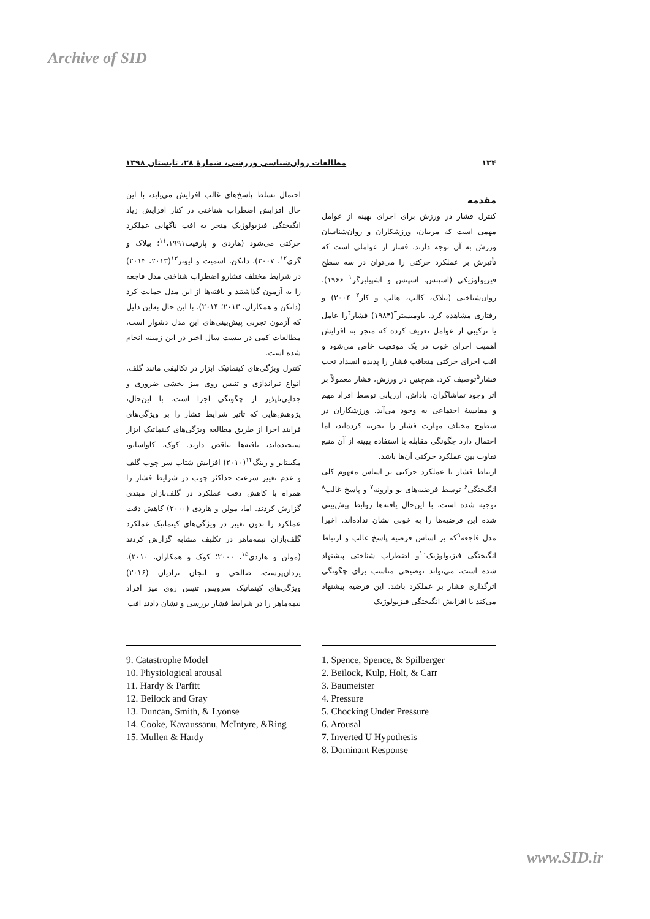Archive of SID
۱۳۴ مطالعات روان‌شناسی ورزشی، شمارۀ ۲۸، تابستان ۱۳۹۸
مقدمه
کنترل فشار در ورزش برای اجرای بهینه از عوامل مهمی است که مربیان، ورزشکاران و روان‌شناسان ورزش به آن توجه دارند. فشار از عواملی است که تأثیرش بر عملکرد حرکتی را می‌توان در سه سطح فیزیولوژیکی (اسپنس، اسپنس و اشپیلبرگر<sup>۱</sup> ۱۹۶۶)، روان‌شناختی (بیلاک، کالپ، هالپ و کار<sup>۲</sup> ۲۰۰۴) و رفتاری مشاهده کرد. باومیستر<sup>۳</sup>(۱۹۸۴) فشار<sup>۴</sup>را عامل یا ترکیبی از عوامل تعریف کرده که منجر به افزایش اهمیت اجرای خوب در یک موقعیت خاص می‌شود و افت اجرای حرکتی متعاقب فشار را پدیده انسداد تحت فشار<sup>۵</sup>توصیف کرد. هم‌چنین در ورزش، فشار معمولاً بر اثر وجود تماشاگران، پاداش، ارزیابی توسط افراد مهم و مقایسۀ اجتماعی به وجود می‌آید. ورزشکاران در سطوح مختلف مهارت فشار را تجربه کرده‌اند، اما احتمال دارد چگونگی مقابله یا استفاده بهینه از آن منبع تفاوت بین عملکرد حرکتی آن‌ها باشد.
ارتباط فشار با عملکرد حرکتی بر اساس مفهوم کلی انگیختگی<sup>۶</sup> توسط فرضیه‌های یو وارونه<sup>۷</sup> و پاسخ غالب<sup>۸</sup> توجیه شده است، با این‌حال یافته‌ها روابط پیش‌بینی شده این فرضیه‌ها را به خوبی نشان نداده‌اند. اخیرا مدل فاجعه<sup>۹</sup>که بر اساس فرضیه پاسخ غالب و ارتباط انگیختگی فیزیولوژیک<sup>۱۰</sup>و اضطراب شناختی پیشنهاد شده است، می‌تواند توضیحی مناسب برای چگونگی اثرگذاری فشار بر عملکرد باشد. این فرضیه پیشنهاد می‌کند با افزایش انگیختگی فیزیولوژیک
احتمال تسلط پاسخ‌های غالب افزایش می‌یابد، با این حال افزایش اضطراب شناختی در کنار افزایش زیاد انگیختگی فیزیولوژیک منجر به افت ناگهانی عملکرد حرکتی می‌شود (هاردی و پارفیت<sup>۱۱</sup>،۱۹۹۱؛ بیلاک و گری<sup>۱۲</sup>، ۲۰۰۷). دانکن، اسمیت و لیونز<sup>۱۳</sup>(۲۰۱۳، ۲۰۱۴) در شرایط مختلف فشارو اضطراب شناختی مدل فاجعه را به آزمون گذاشتند و یافته‌ها از این مدل حمایت کرد (دانکن و همکاران، ۲۰۱۳؛ ۲۰۱۴). با این حال به‌این دلیل که آزمون تجربی پیش‌بینی‌های این مدل دشوار است، مطالعات کمی در بیست سال اخیر در این زمینه انجام شده است.
کنترل ویژگی‌های کینماتیک ابزار در تکالیفی مانند گلف، انواع تیراندازی و تنیس روی میز بخشی ضروری و جدایی‌ناپذیر از چگونگی اجرا است. با این‌حال، پژوهش‌هایی که تاثیر شرایط فشار را بر ویژگی‌های فرایند اجرا از طریق مطالعه ویژگی‌های کینماتیک ابزار سنجیده‌اند، یافته‌ها تناقض دارند. کوک، کاواسانو، مکینتایر و رینگ<sup>۱۴</sup>(۲۰۱۰) افزایش شتاب سر چوب گلف و عدم تغییر سرعت حداکثر چوب در شرایط فشار را همراه با کاهش دقت عملکرد در گلف‌بازان مبتدی گزارش کردند. اما، مولن و هاردی (۲۰۰۰) کاهش دقت عملکرد را بدون تغییر در ویژگی‌های کینماتیک عملکرد گلف‌بازان نیمه‌ماهر در تکلیف مشابه گزارش کردند (مولن و هاردی<sup>۱۵</sup>، ۲۰۰۰؛ کوک و همکاران، ۲۰۱۰). یزدان‌پرست، صالحی و لنجان نژادیان (۲۰۱۶) ویژگی‌های کینماتیک سرویس تنیس روی میز افراد نیمه‌ماهر را در شرایط فشار بررسی و نشان دادند افت
1. Spence, Spence, & Spilberger
2. Beilock, Kulp, Holt, & Carr
3. Baumeister
4. Pressure
5. Chocking Under Pressure
6. Arousal
7. Inverted U Hypothesis
8. Dominant Response
9. Catastrophe Model
10. Physiological arousal
11. Hardy & Parfitt
12. Beilock and Gray
13. Duncan, Smith, & Lyonse
14. Cooke, Kavaussanu, McIntyre, &Ring
15. Mullen & Hardy
www.SID.ir